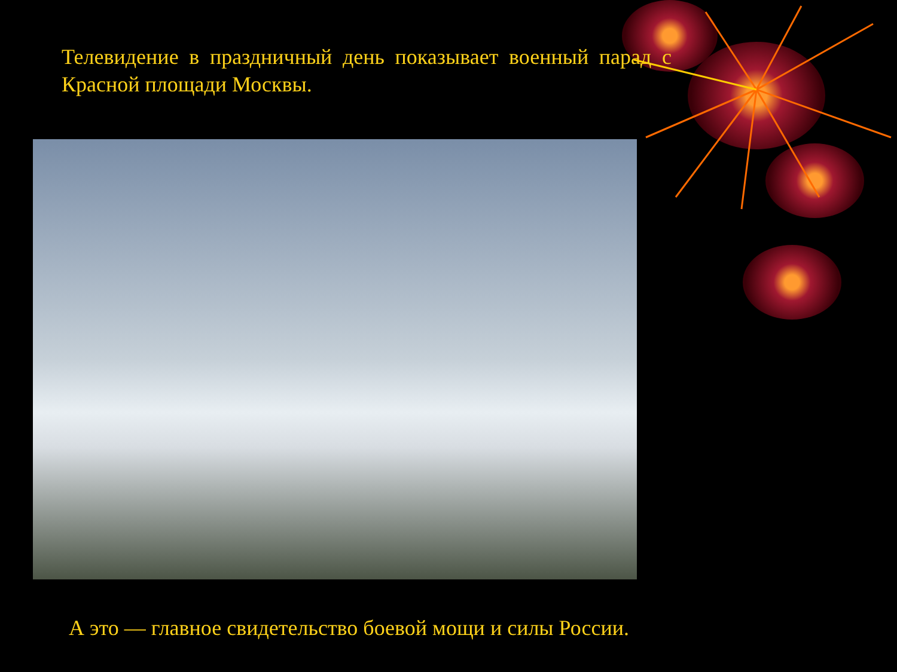Телевидение в праздничный день показывает военный парад с Красной площади Москвы.
А это — главное свидетельство боевой мощи и силы России.